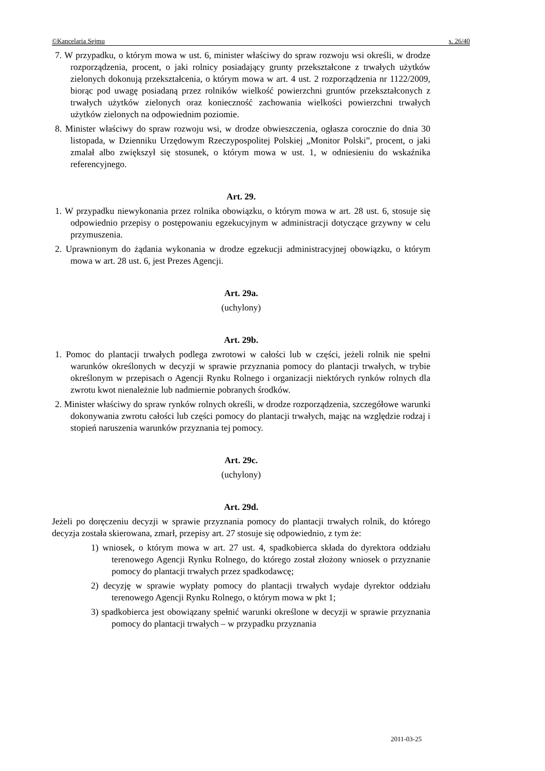©Kancelaria Sejmu s. 26/40
7. W przypadku, o którym mowa w ust. 6, minister właściwy do spraw rozwoju wsi określi, w drodze rozporządzenia, procent, o jaki rolnicy posiadający grunty przekształcone z trwałych użytków zielonych dokonują przekształcenia, o którym mowa w art. 4 ust. 2 rozporządzenia nr 1122/2009, biorąc pod uwagę posiadaną przez rolników wielkość powierzchni gruntów przekształconych z trwałych użytków zielonych oraz konieczność zachowania wielkości powierzchni trwałych użytków zielonych na odpowiednim poziomie.
8. Minister właściwy do spraw rozwoju wsi, w drodze obwieszczenia, ogłasza corocznie do dnia 30 listopada, w Dzienniku Urzędowym Rzeczypospolitej Polskiej „Monitor Polski”, procent, o jaki zmalał albo zwiększył się stosunek, o którym mowa w ust. 1, w odniesieniu do wskaźnika referencyjnego.
Art. 29.
1. W przypadku niewykonania przez rolnika obowiązku, o którym mowa w art. 28 ust. 6, stosuje się odpowiednio przepisy o postępowaniu egzekucyjnym w administracji dotyczące grzywny w celu przymuszenia.
2. Uprawnionym do żądania wykonania w drodze egzekucji administracyjnej obowiązku, o którym mowa w art. 28 ust. 6, jest Prezes Agencji.
Art. 29a.
(uchylony)
Art. 29b.
1. Pomoc do plantacji trwałych podlega zwrotowi w całości lub w części, jeżeli rolnik nie spełni warunków określonych w decyzji w sprawie przyznania pomocy do plantacji trwałych, w trybie określonym w przepisach o Agencji Rynku Rolnego i organizacji niektórych rynków rolnych dla zwrotu kwot nienależnie lub nadmiernie pobranych środków.
2. Minister właściwy do spraw rynków rolnych określi, w drodze rozporządzenia, szczegółowe warunki dokonywania zwrotu całości lub części pomocy do plantacji trwałych, mając na względzie rodzaj i stopień naruszenia warunków przyznania tej pomocy.
Art. 29c.
(uchylony)
Art. 29d.
Jeżeli po doręczeniu decyzji w sprawie przyznania pomocy do plantacji trwałych rolnik, do którego decyzja została skierowana, zmarł, przepisy art. 27 stosuje się odpowiednio, z tym że:
1) wniosek, o którym mowa w art. 27 ust. 4, spadkobierca składa do dyrektora oddziału terenowego Agencji Rynku Rolnego, do którego został złożony wniosek o przyznanie pomocy do plantacji trwałych przez spadkodawcę;
2) decyzję w sprawie wypłaty pomocy do plantacji trwałych wydaje dyrektor oddziału terenowego Agencji Rynku Rolnego, o którym mowa w pkt 1;
3) spadkobierca jest obowiązany spełnić warunki określone w decyzji w sprawie przyznania pomocy do plantacji trwałych – w przypadku przyznania
2011-03-25